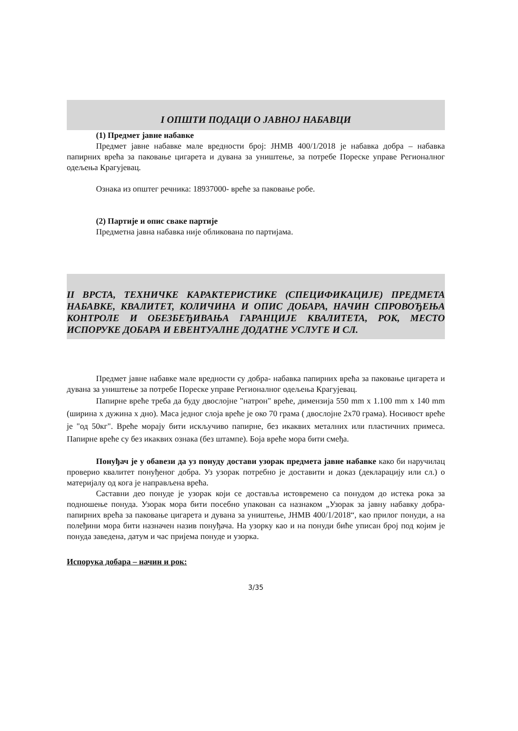I ОПШТИ ПОДАЦИ О ЈАВНОЈ НАБАВЦИ
(1) Предмет јавне набавке
Предмет јавне набавке мале вредности број: ЈНМВ 400/1/2018 је набавка добра – набавка папирних врећа за паковање цигарета и дувана за уништење, за потребе Пореске управе Регионалног одељења Крагујевац.
Ознака из општег речника: 18937000- вреће за паковање робе.
(2) Партије и опис сваке партије
Предметна јавна набавка није обликована по партијама.
II ВРСТА, ТЕХНИЧКЕ КАРАКТЕРИСТИКЕ (СПЕЦИФИКАЦИЈЕ) ПРЕДМЕТА НАБАВКЕ, КВАЛИТЕТ, КОЛИЧИНА И ОПИС ДОБАРА, НАЧИН СПРОВОЂЕЊА КОНТРОЛЕ И ОБЕЗБЕЂИВАЊА ГАРАНЦИЈЕ КВАЛИТЕТА, РОК, МЕСТО ИСПОРУКЕ ДОБАРА И ЕВЕНТУАЛНЕ ДОДАТНЕ УСЛУГЕ И СЛ.
Предмет јавне набавке мале вредности су добра- набавка папирних врећа за паковање цигарета и дувана за уништење за потребе Пореске управе Регионалног одељења Крагујевац.
Папирне вреће треба да буду двослојне "натрон" вреће, димензија 550 mm x 1.100 mm x 140 mm (ширина x дужина x дно). Маса једног слоја вреће је око 70 грама ( двослојне 2x70 грама). Носивост вреће је "од 50кг". Вреће морају бити искључиво папирне, без икаквих металних или пластичних примеса. Папирне вреће су без икаквих ознака (без штампе). Боја вреће мора бити смеђа.
Понуђач је у обавези да уз понуду достави узорак предмета јавне набавке како би наручилац проверио квалитет понуђеног добра. Уз узорак потребно је доставити и доказ (декларацију или сл.) о материјалу од кога је направљена врећа.
Саставни део понуде је узорак који се доставља истовремено са понудом до истека рока за подношење понуда. Узорак мора бити посебно упакован са назнаком „Узорак за јавну набавку добра- папирних врећа за паковање цигарета и дувана за уништење, ЈНМВ 400/1/2018“, као прилог понуди, а на полеђини мора бити назначен назив понуђача. На узорку као и на понуди биће уписан број под којим је понуда заведена, датум и час пријема понуде и узорка.
Испорука добара – начин и рок:
3/35